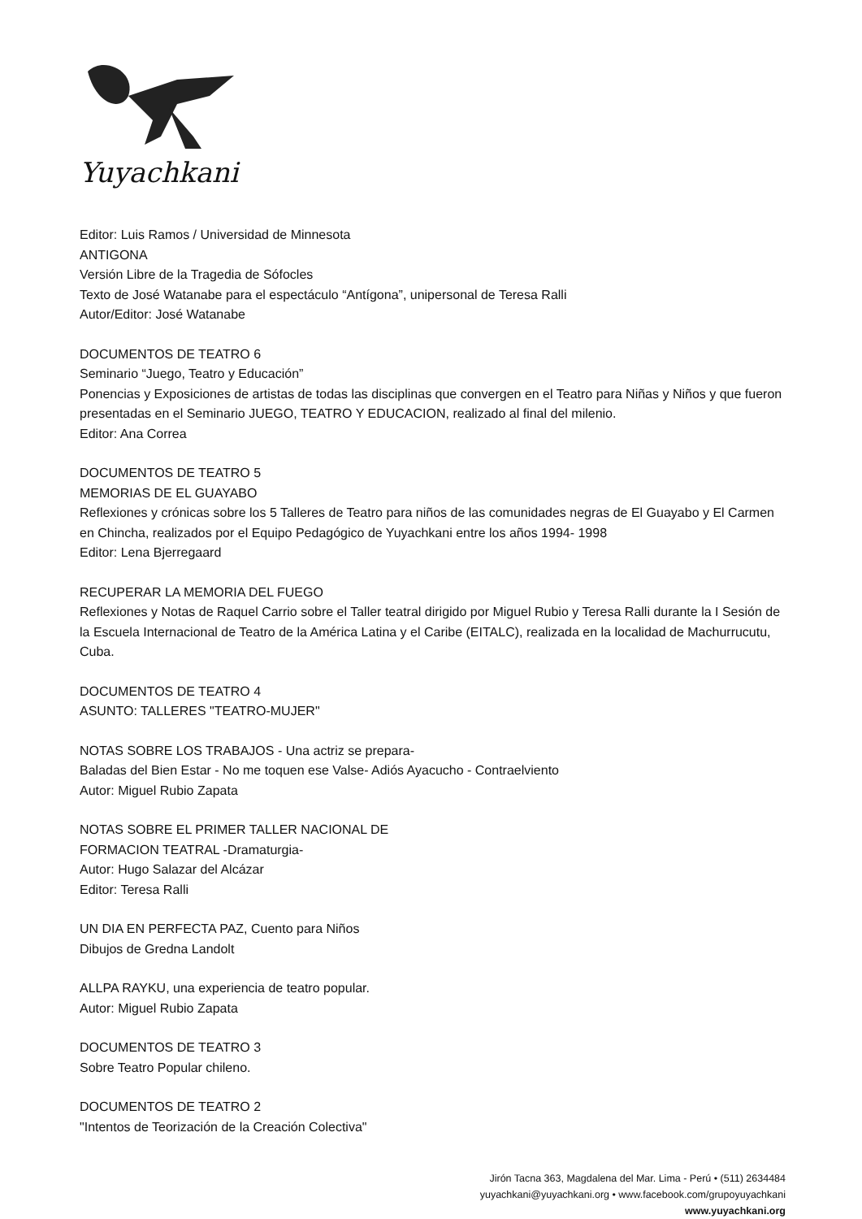Yuyachkani
Editor: Luis Ramos / Universidad de Minnesota
ANTIGONA
Versión Libre de la Tragedia de Sófocles
Texto de José Watanabe para el espectáculo “Antígona”, unipersonal de Teresa Ralli
Autor/Editor: José Watanabe
DOCUMENTOS DE TEATRO 6
Seminario “Juego, Teatro y Educación”
Ponencias y Exposiciones de artistas de todas las disciplinas que convergen en el Teatro para Niñas y Niños y que fueron presentadas en el Seminario JUEGO, TEATRO Y EDUCACION, realizado al final del milenio.
Editor: Ana Correa
DOCUMENTOS DE TEATRO 5
MEMORIAS DE EL GUAYABO
Reflexiones y crónicas sobre los 5 Talleres de Teatro para niños de las comunidades negras de El Guayabo y El Carmen en Chincha, realizados por el Equipo Pedagógico de Yuyachkani entre los años 1994- 1998
Editor: Lena Bjerregaard
RECUPERAR LA MEMORIA DEL FUEGO
Reflexiones y Notas de Raquel Carrio sobre el Taller teatral dirigido por Miguel Rubio y Teresa Ralli durante la I Sesión de la Escuela Internacional de Teatro de la América Latina y el Caribe (EITALC), realizada en la localidad de Machurrucutu, Cuba.
DOCUMENTOS DE TEATRO 4
ASUNTO: TALLERES "TEATRO-MUJER"
NOTAS SOBRE LOS TRABAJOS - Una actriz se prepara-
Baladas del Bien Estar - No me toquen ese Valse- Adiós Ayacucho - Contraelviento
Autor: Miguel Rubio Zapata
NOTAS SOBRE EL PRIMER TALLER NACIONAL DE
FORMACION TEATRAL -Dramaturgia-
Autor: Hugo Salazar del Alcázar
Editor: Teresa Ralli
UN DIA EN PERFECTA PAZ, Cuento para Niños
Dibujos de Gredna Landolt
ALLPA RAYKU, una experiencia de teatro popular.
Autor: Miguel Rubio Zapata
DOCUMENTOS DE TEATRO 3
Sobre Teatro Popular chileno.
DOCUMENTOS DE TEATRO 2
"Intentos de Teorización de la Creación Colectiva"
Jirón Tacna 363, Magdalena del Mar. Lima - Perú • (511) 2634484
yuyachkani@yuyachkani.org • www.facebook.com/grupoyuyachkani
www.yuyachkani.org